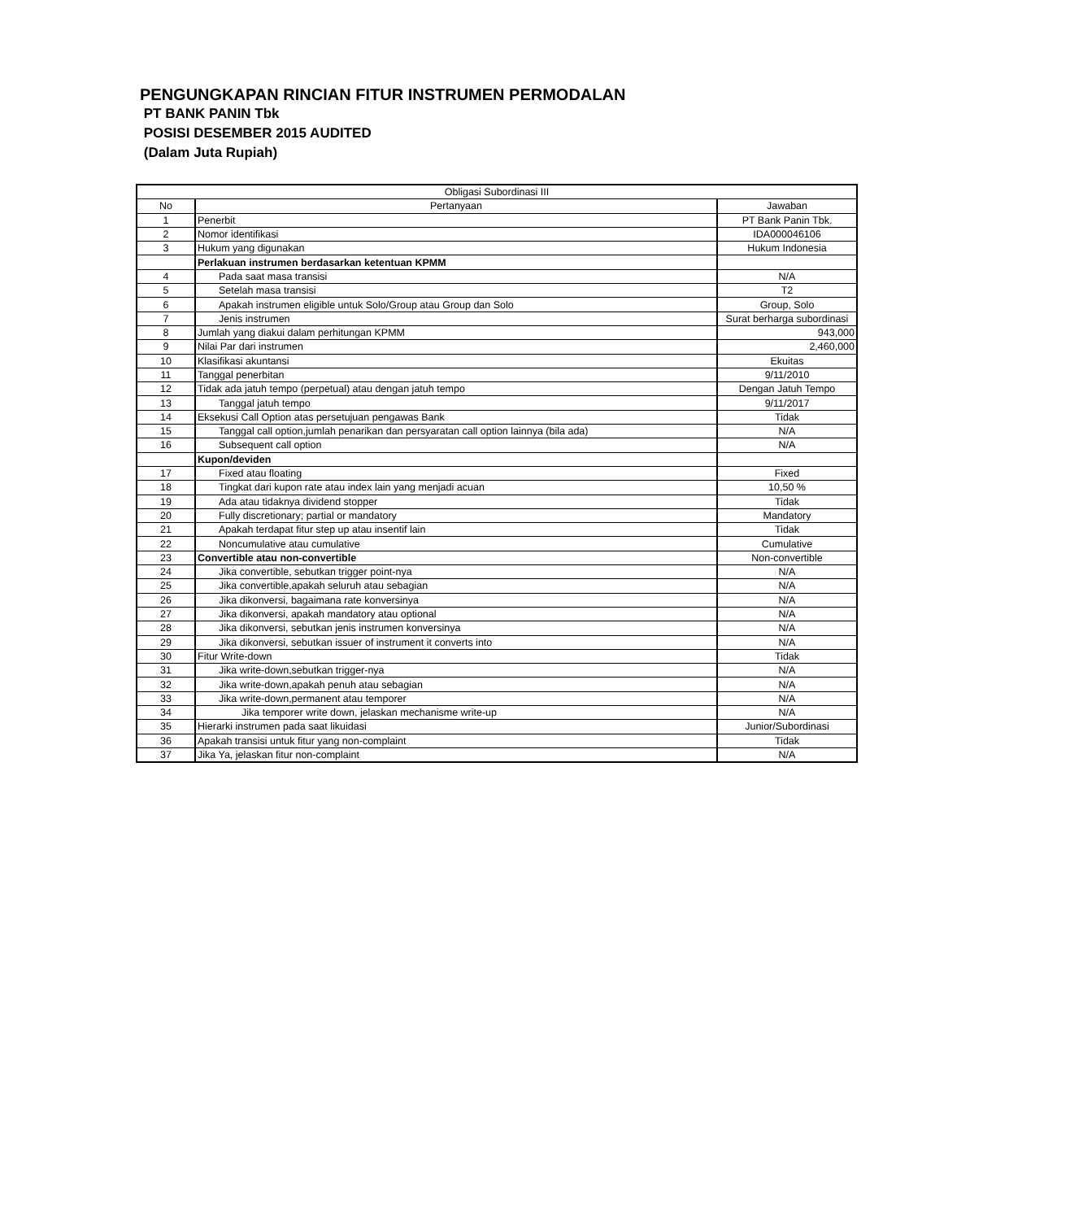PENGUNGKAPAN RINCIAN FITUR INSTRUMEN PERMODALAN
PT BANK PANIN Tbk
POSISI DESEMBER 2015 AUDITED
(Dalam Juta Rupiah)
| Obligasi Subordinasi III | | |
| --- | --- | --- |
| No | Pertanyaan | Jawaban |
| 1 | Penerbit | PT Bank Panin Tbk. |
| 2 | Nomor identifikasi | IDA000046106 |
| 3 | Hukum yang digunakan | Hukum Indonesia |
| | Perlakuan instrumen berdasarkan ketentuan KPMM | |
| 4 | Pada saat masa transisi | N/A |
| 5 | Setelah masa transisi | T2 |
| 6 | Apakah instrumen eligible untuk Solo/Group atau Group dan Solo | Group, Solo |
| 7 | Jenis instrumen | Surat berharga subordinasi |
| 8 | Jumlah yang diakui dalam perhitungan KPMM | 943,000 |
| 9 | Nilai Par dari instrumen | 2,460,000 |
| 10 | Klasifikasi akuntansi | Ekuitas |
| 11 | Tanggal penerbitan | 9/11/2010 |
| 12 | Tidak ada jatuh tempo (perpetual) atau dengan jatuh tempo | Dengan Jatuh Tempo |
| 13 | Tanggal jatuh tempo | 9/11/2017 |
| 14 | Eksekusi Call Option atas persetujuan pengawas Bank | Tidak |
| 15 | Tanggal call option,jumlah penarikan dan persyaratan call option lainnya (bila ada) | N/A |
| 16 | Subsequent call option | N/A |
| | Kupon/deviden | |
| 17 | Fixed atau floating | Fixed |
| 18 | Tingkat dari kupon rate atau index lain yang menjadi acuan | 10,50 % |
| 19 | Ada atau tidaknya dividend stopper | Tidak |
| 20 | Fully discretionary; partial or mandatory | Mandatory |
| 21 | Apakah terdapat fitur step up atau insentif lain | Tidak |
| 22 | Noncumulative atau cumulative | Cumulative |
| 23 | Convertible atau non-convertible | Non-convertible |
| 24 | Jika convertible, sebutkan trigger point-nya | N/A |
| 25 | Jika convertible,apakah seluruh atau sebagian | N/A |
| 26 | Jika dikonversi, bagaimana rate konversinya | N/A |
| 27 | Jika dikonversi, apakah mandatory atau optional | N/A |
| 28 | Jika dikonversi, sebutkan jenis instrumen konversinya | N/A |
| 29 | Jika dikonversi, sebutkan issuer of instrument it converts into | N/A |
| 30 | Fitur Write-down | Tidak |
| 31 | Jika write-down,sebutkan trigger-nya | N/A |
| 32 | Jika write-down,apakah penuh atau sebagian | N/A |
| 33 | Jika write-down,permanent atau temporer | N/A |
| 34 | Jika temporer write down, jelaskan mechanisme write-up | N/A |
| 35 | Hierarki instrumen pada saat likuidasi | Junior/Subordinasi |
| 36 | Apakah transisi untuk fitur yang non-complaint | Tidak |
| 37 | Jika Ya, jelaskan fitur non-complaint | N/A |